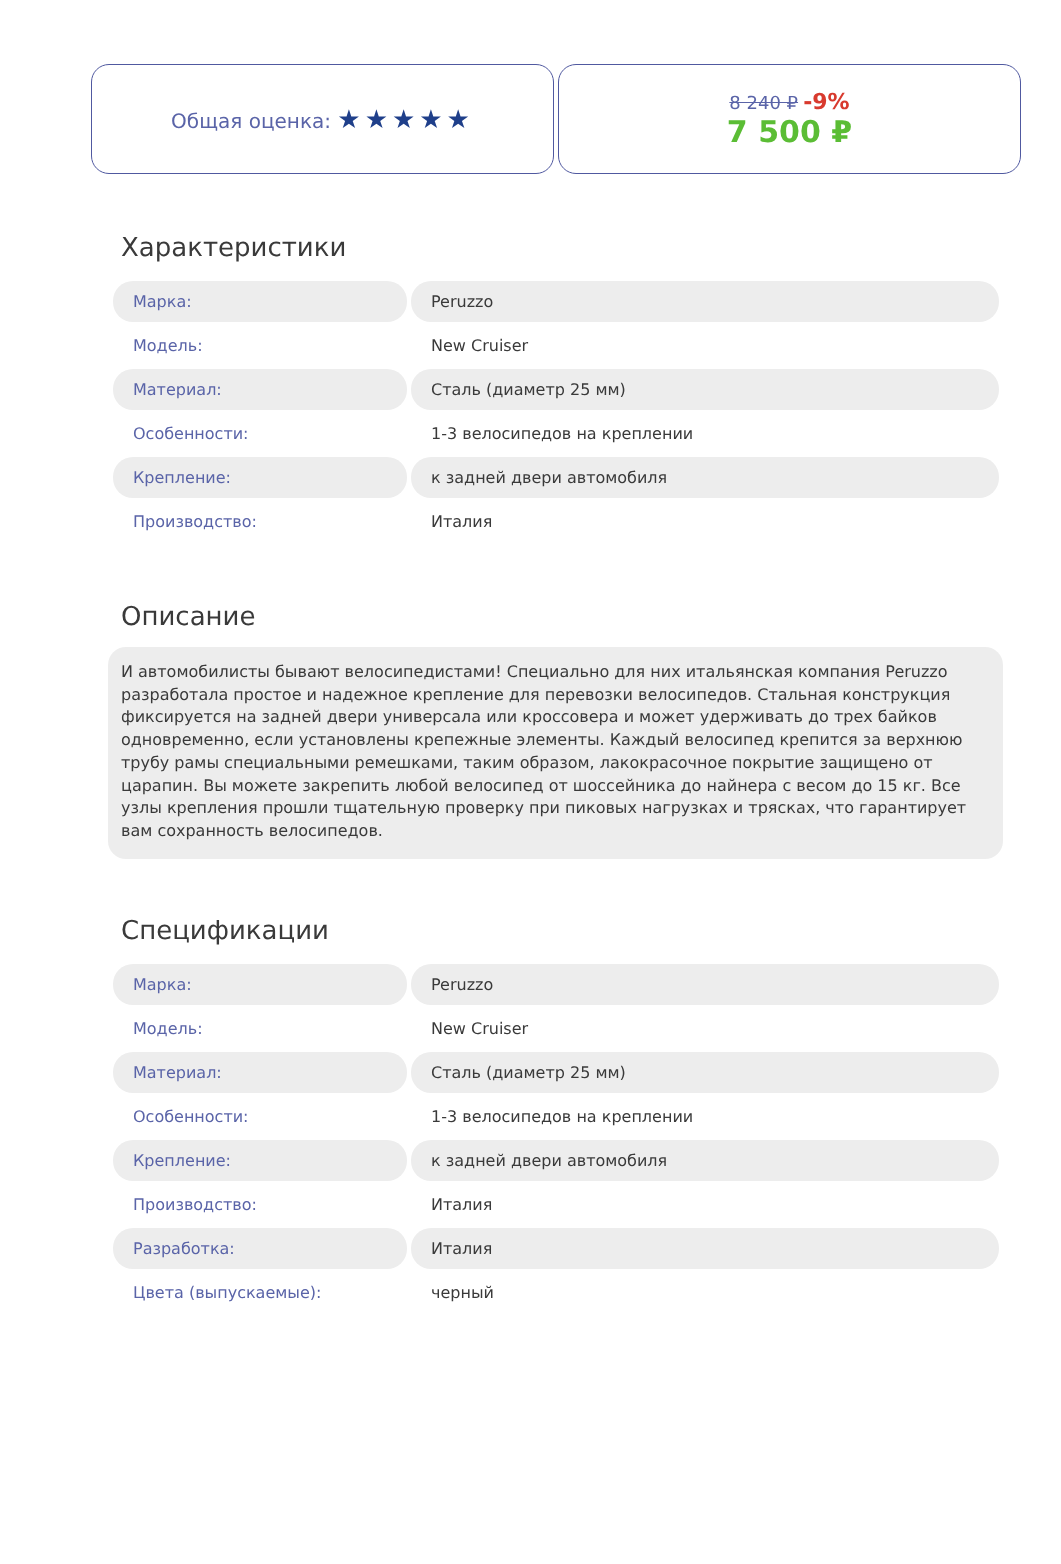Общая оценка: ★★★★★
8 240 ₽ -9%
7 500 ₽
Характеристики
| Марка: | Peruzzo |
| Модель: | New Cruiser |
| Материал: | Сталь (диаметр 25 мм) |
| Особенности: | 1-3 велосипедов на креплении |
| Крепление: | к задней двери автомобиля |
| Производство: | Италия |
Описание
И автомобилисты бывают велосипедистами! Специально для них итальянская компания Peruzzo разработала простое и надежное крепление для перевозки велосипедов. Стальная конструкция фиксируется на задней двери универсала или кроссовера и может удерживать до трех байков одновременно, если установлены крепежные элементы. Каждый велосипед крепится за верхнюю трубу рамы специальными ремешками, таким образом, лакокрасочное покрытие защищено от царапин. Вы можете закрепить любой велосипед от шоссейника до найнера с весом до 15 кг. Все узлы крепления прошли тщательную проверку при пиковых нагрузках и трясках, что гарантирует вам сохранность велосипедов.
Спецификации
| Марка: | Peruzzo |
| Модель: | New Cruiser |
| Материал: | Сталь (диаметр 25 мм) |
| Особенности: | 1-3 велосипедов на креплении |
| Крепление: | к задней двери автомобиля |
| Производство: | Италия |
| Разработка: | Италия |
| Цвета (выпускаемые): | черный |